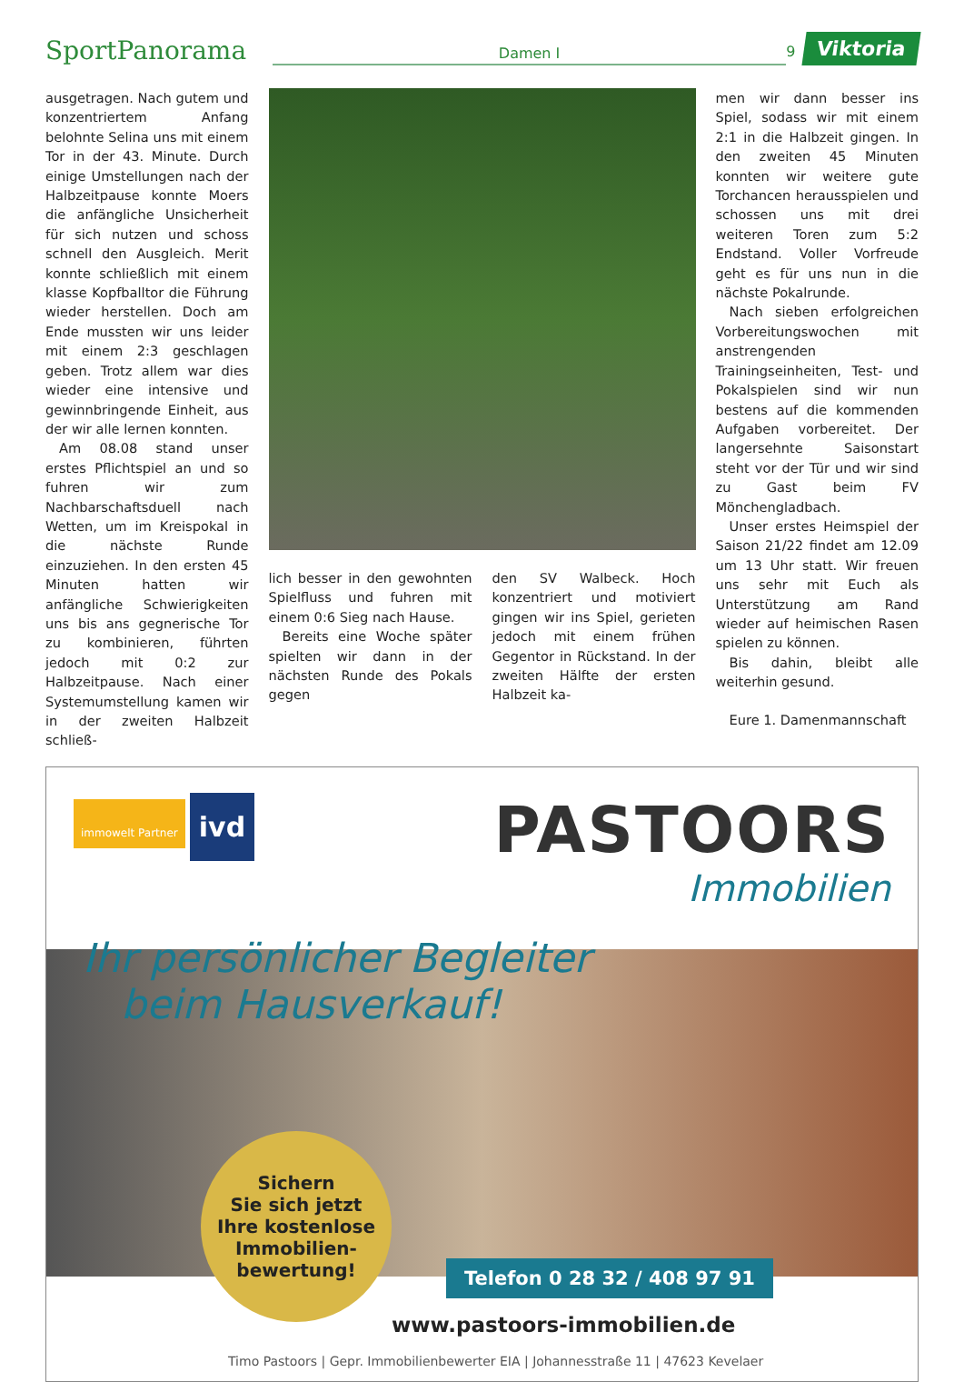SportPanorama
Damen I
9
Viktoria
ausgetragen. Nach gutem und konzentriertem Anfang belohnte Selina uns mit einem Tor in der 43. Minute. Durch einige Umstellungen nach der Halbzeitpause konnte Moers die anfängliche Unsicherheit für sich nutzen und schoss schnell den Ausgleich. Merit konnte schließlich mit einem klasse Kopfballtor die Führung wieder herstellen. Doch am Ende mussten wir uns leider mit einem 2:3 geschlagen geben. Trotz allem war dies wieder eine intensive und gewinnbringende Einheit, aus der wir alle lernen konnten.
Am 08.08 stand unser erstes Pflichtspiel an und so fuhren wir zum Nachbarschaftsduell nach Wetten, um im Kreispokal in die nächste Runde einzuziehen. In den ersten 45 Minuten hatten wir anfängliche Schwierigkeiten uns bis ans gegnerische Tor zu kombinieren, führten jedoch mit 0:2 zur Halbzeitpause. Nach einer Systemumstellung kamen wir in der zweiten Halbzeit schließ-
lich besser in den gewohnten Spielfluss und fuhren mit einem 0:6 Sieg nach Hause.
Bereits eine Woche später spielten wir dann in der nächsten Runde des Pokals gegen
den SV Walbeck. Hoch konzentriert und motiviert gingen wir ins Spiel, gerieten jedoch mit einem frühen Gegentor in Rückstand. In der zweiten Hälfte der ersten Halbzeit ka-
men wir dann besser ins Spiel, sodass wir mit einem 2:1 in die Halbzeit gingen. In den zweiten 45 Minuten konnten wir weitere gute Torchancen herausspielen und schossen uns mit drei weiteren Toren zum 5:2 Endstand. Voller Vorfreude geht es für uns nun in die nächste Pokalrunde.
Nach sieben erfolgreichen Vorbereitungswochen mit anstrengenden Trainingseinheiten, Test- und Pokalspielen sind wir nun bestens auf die kommenden Aufgaben vorbereitet. Der langersehnte Saisonstart steht vor der Tür und wir sind zu Gast beim FV Mönchengladbach.
Unser erstes Heimspiel der Saison 21/22 findet am 12.09 um 13 Uhr statt. Wir freuen uns sehr mit Euch als Unterstützung am Rand wieder auf heimischen Rasen spielen zu können.
Bis dahin, bleibt alle weiterhin gesund.
Eure 1. Damenmannschaft
immowelt Partner ivd
PASTOORS
Immobilien
Ihr persönlicher Begleiter
beim Hausverkauf!
Sichern
Sie sich jetzt
Ihre kostenlose
Immobilien-
bewertung!
Telefon 0 28 32 / 408 97 91
www.pastoors-immobilien.de
Timo Pastoors | Gepr. Immobilienbewerter EIA | Johannesstraße 11 | 47623 Kevelaer